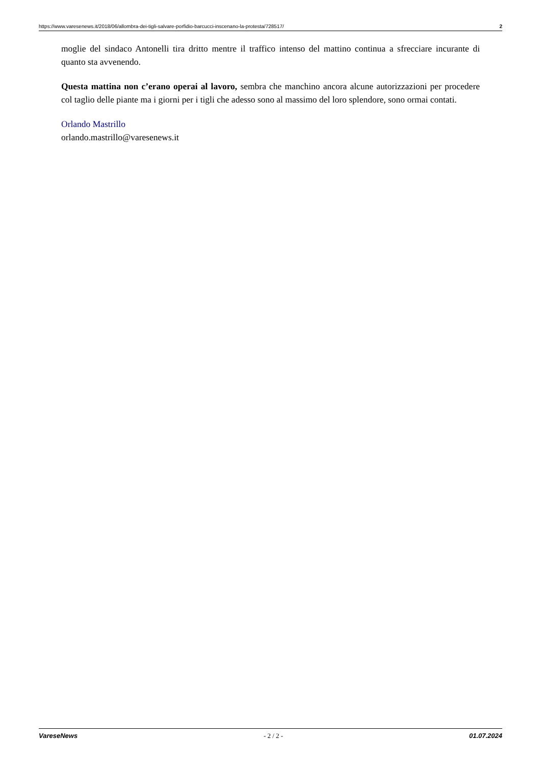https://www.varesenews.it/2018/06/allombra-dei-tigli-salvare-porfidio-barcucci-inscenano-la-protesta/728517/ 2
moglie del sindaco Antonelli tira dritto mentre il traffico intenso del mattino continua a sfrecciare incurante di quanto sta avvenendo.
Questa mattina non c’erano operai al lavoro, sembra che manchino ancora alcune autorizzazioni per procedere col taglio delle piante ma i giorni per i tigli che adesso sono al massimo del loro splendore, sono ormai contati.
Orlando Mastrillo
orlando.mastrillo@varesenews.it
VareseNews - 2 / 2 - 01.07.2024